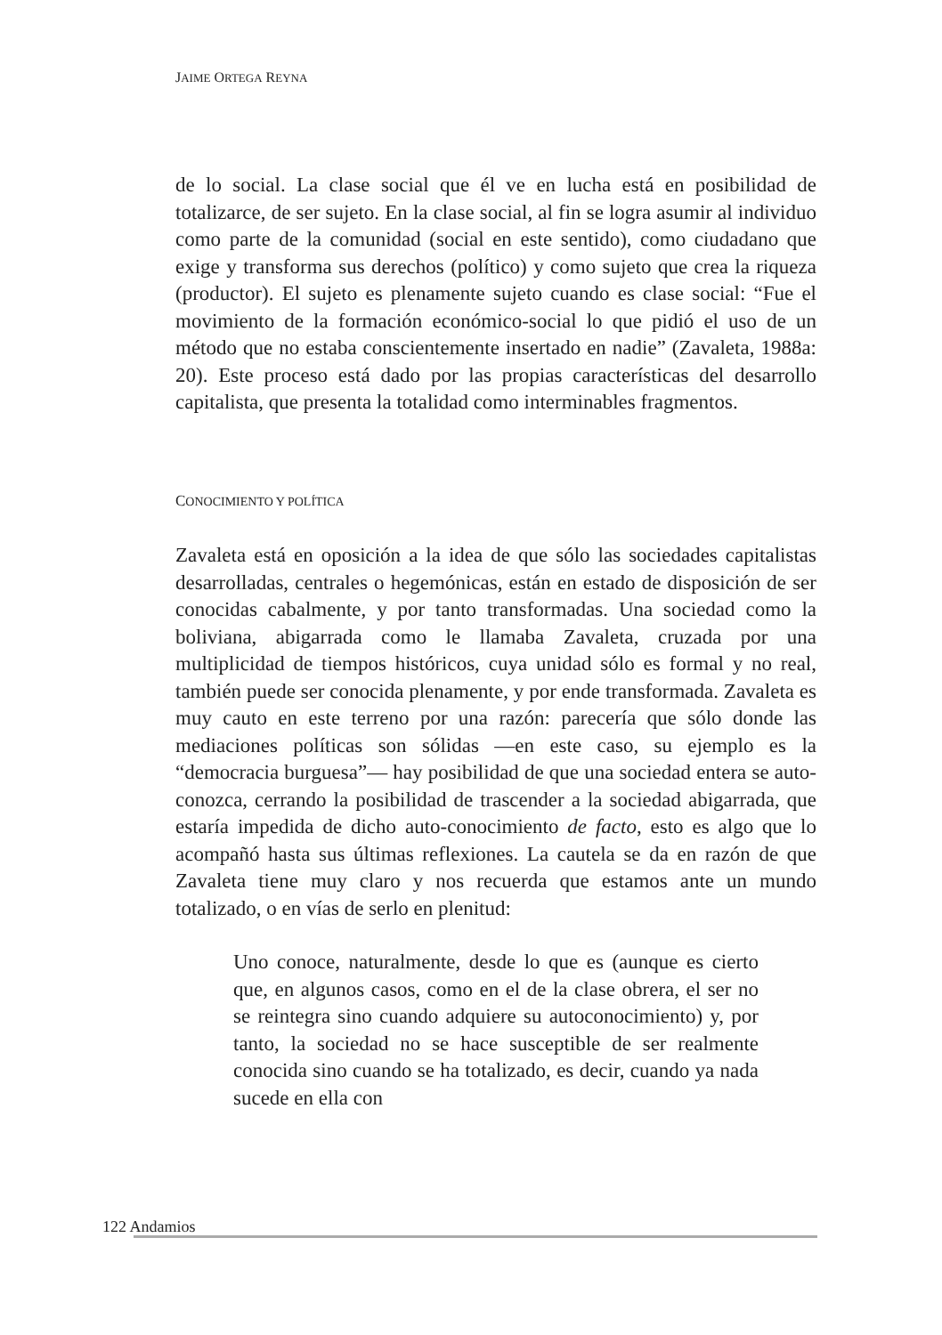JAIME ORTEGA REYNA
de lo social. La clase social que él ve en lucha está en posibilidad de totalizarce, de ser sujeto. En la clase social, al fin se logra asumir al individuo como parte de la comunidad (social en este sentido), como ciudadano que exige y transforma sus derechos (político) y como sujeto que crea la riqueza (productor). El sujeto es plenamente sujeto cuando es clase social: “Fue el movimiento de la formación económico-social lo que pidió el uso de un método que no estaba conscientemente insertado en nadie” (Zavaleta, 1988a: 20). Este proceso está dado por las propias características del desarrollo capitalista, que presenta la totalidad como interminables fragmentos.
CONOCIMIENTO Y POLÍTICA
Zavaleta está en oposición a la idea de que sólo las sociedades capitalistas desarrolladas, centrales o hegemónicas, están en estado de disposición de ser conocidas cabalmente, y por tanto transformadas. Una sociedad como la boliviana, abigarrada como le llamaba Zavaleta, cruzada por una multiplicidad de tiempos históricos, cuya unidad sólo es formal y no real, también puede ser conocida plenamente, y por ende transformada. Zavaleta es muy cauto en este terreno por una razón: parecería que sólo donde las mediaciones políticas son sólidas —en este caso, su ejemplo es la “democracia burguesa”— hay posibilidad de que una sociedad entera se auto-conozca, cerrando la posibilidad de trascender a la sociedad abigarrada, que estaría impedida de dicho auto-conocimiento de facto, esto es algo que lo acompañó hasta sus últimas reflexiones. La cautela se da en razón de que Zavaleta tiene muy claro y nos recuerda que estamos ante un mundo totalizado, o en vías de serlo en plenitud:
Uno conoce, naturalmente, desde lo que es (aunque es cierto que, en algunos casos, como en el de la clase obrera, el ser no se reintegra sino cuando adquiere su autoconocimiento) y, por tanto, la sociedad no se hace susceptible de ser realmente conocida sino cuando se ha totalizado, es decir, cuando ya nada sucede en ella con
122 Andamios